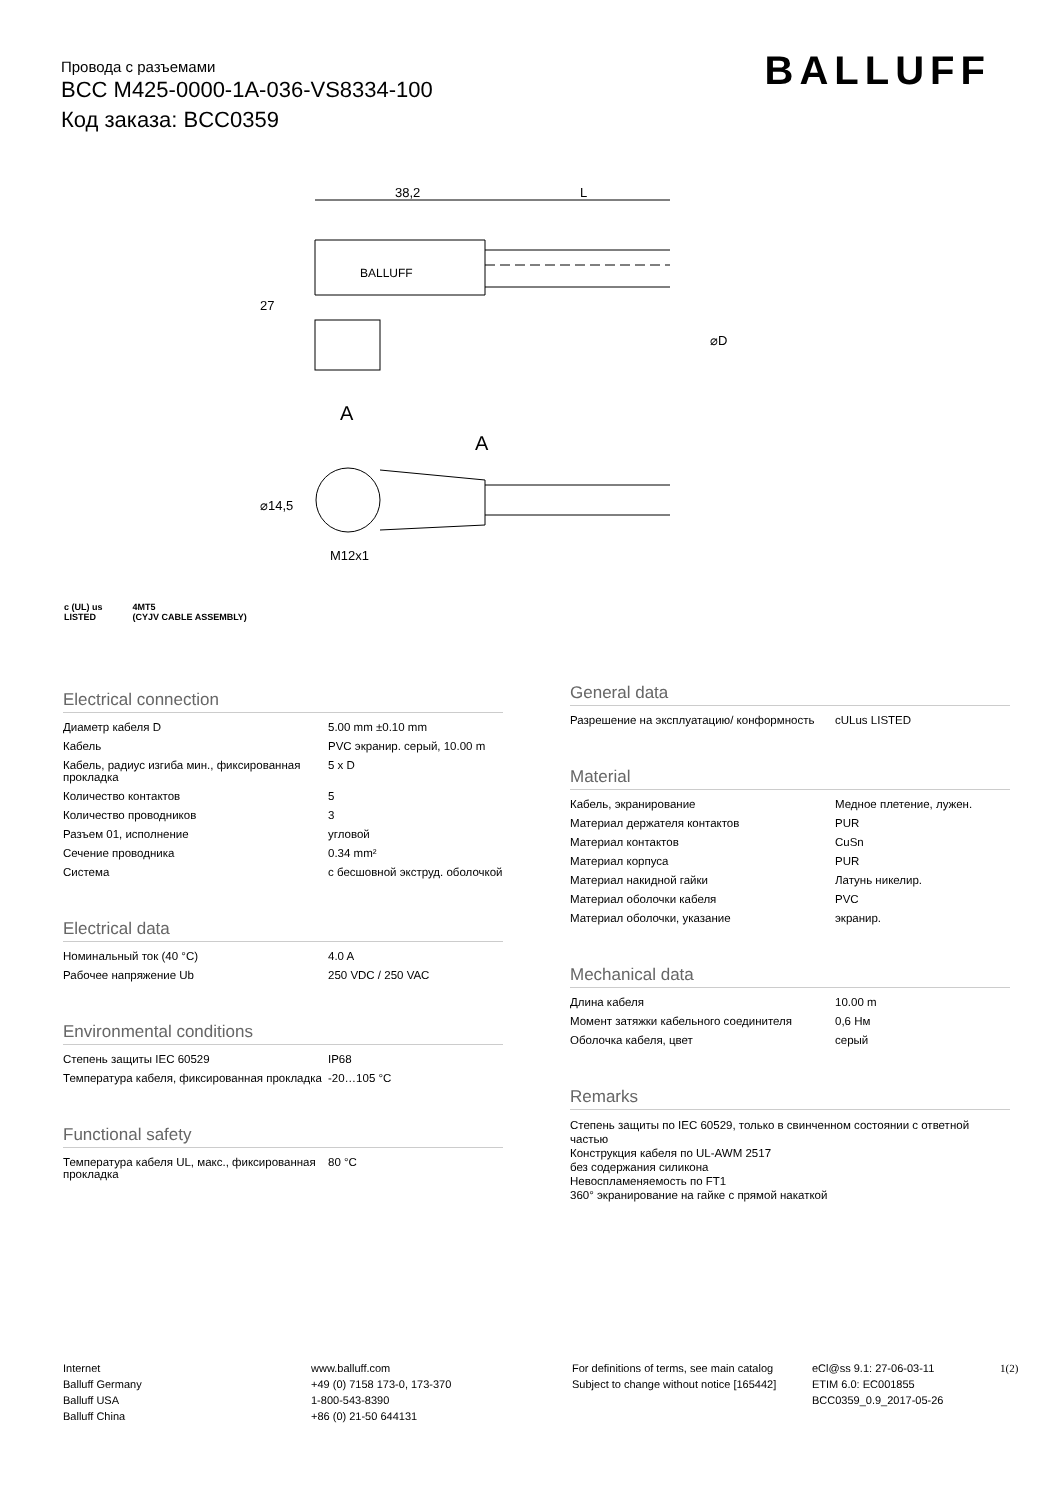Провода с разъемами
BCC M425-0000-1A-036-VS8334-100
Код заказа: BCC0359
BALLUFF
38,2
L
BALLUFF
27
A
A
⌀14,5
M12x1
⌀D
c (UL) us
LISTED 4MT5
(CYJV CABLE ASSEMBLY)
Electrical connection
| Диаметр кабеля D | 5.00 mm ±0.10 mm |
| Кабель | PVC экранир. серый, 10.00 m |
| Кабель, радиус изгиба мин., фиксированная прокладка | 5 x D |
| Количество контактов | 5 |
| Количество проводников | 3 |
| Разъем 01, исполнение | угловой |
| Сечение проводника | 0.34 mm² |
| Система | с бесшовной экструд. оболочкой |
Electrical data
| Номинальный ток (40 °C) | 4.0 A |
| Рабочее напряжение Ub | 250 VDC / 250 VAC |
Environmental conditions
| Степень защиты IEC 60529 | IP68 |
| Температура кабеля, фиксированная прокладка | -20…105 °C |
Functional safety
| Температура кабеля UL, макс., фиксированная прокладка | 80 °C |
General data
| Разрешение на эксплуатацию/ конформность | cULus LISTED |
Material
| Кабель, экранирование | Медное плетение, лужен. |
| Материал держателя контактов | PUR |
| Материал контактов | CuSn |
| Материал корпуса | PUR |
| Материал накидной гайки | Латунь никелир. |
| Материал оболочки кабеля | PVC |
| Материал оболочки, указание | экранир. |
Mechanical data
| Длина кабеля | 10.00 m |
| Момент затяжки кабельного соединителя | 0,6 Нм |
| Оболочка кабеля, цвет | серый |
Remarks
Степень защиты по IEC 60529, только в свинченном состоянии с ответной частью
Конструкция кабеля по UL-AWM 2517
без содержания силикона
Невоспламеняемость по FT1
360° экранирование на гайке с прямой накаткой
Internet
Balluff Germany
Balluff USA
Balluff China
www.balluff.com
+49 (0) 7158 173-0, 173-370
1-800-543-8390
+86 (0) 21-50 644131
For definitions of terms, see main catalog
Subject to change without notice [165442]
eCl@ss 9.1: 27-06-03-11
ETIM 6.0: EC001855
BCC0359_0.9_2017-05-26
1(2)